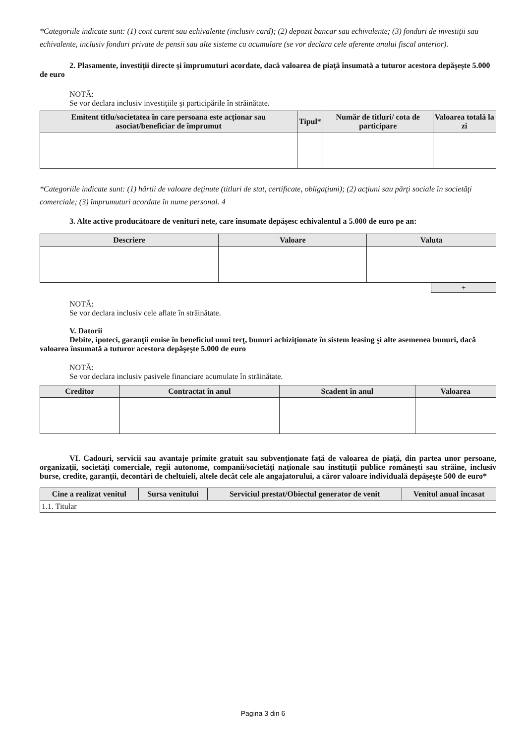*Categoriile indicate sunt: (1) cont curent sau echivalente (inclusiv card); (2) depozit bancar sau echivalente; (3) fonduri de investiţii sau echivalente, inclusiv fonduri private de pensii sau alte sisteme cu acumulare (se vor declara cele aferente anului fiscal anterior).
2. Plasamente, investiţii directe şi împrumuturi acordate, dacă valoarea de piaţă însumată a tuturor acestora depăşeşte 5.000 de euro
NOTĂ:
Se vor declara inclusiv investiţiile şi participările în străinătate.
| Emitent titlu/societatea în care persoana este acţionar sau asociat/beneficiar de împrumut | Tipul* | Număr de titluri/ cota de participare | Valoarea totală la zi |
| --- | --- | --- | --- |
*Categoriile indicate sunt: (1) hârtii de valoare deţinute (titluri de stat, certificate, obligaţiuni); (2) acţiuni sau părţi sociale în societăţi comerciale; (3) împrumuturi acordate în nume personal. 4
3. Alte active producătoare de venituri nete, care însumate depăşesc echivalentul a 5.000 de euro pe an:
| Descriere | Valoare | Valuta |
| --- | --- | --- |
+
NOTĂ:
Se vor declara inclusiv cele aflate în străinătate.
V. Datorii
Debite, ipoteci, garanţii emise în beneficiul unui terţ, bunuri achiziţionate în sistem leasing şi alte asemenea bunuri, dacă valoarea însumată a tuturor acestora depăşeşte 5.000 de euro
NOTĂ:
Se vor declara inclusiv pasivele financiare acumulate în străinătate.
| Creditor | Contractat în anul | Scadent în anul | Valoarea |
| --- | --- | --- | --- |
VI. Cadouri, servicii sau avantaje primite gratuit sau subvenţionate faţă de valoarea de piaţă, din partea unor persoane, organizaţii, societăţi comerciale, regii autonome, companii/societăţi naţionale sau instituţii publice româneşti sau străine, inclusiv burse, credite, garanţii, decontări de cheltuieli, altele decât cele ale angajatorului, a căror valoare individuală depăşeşte 500 de euro*
| Cine a realizat venitul | Sursa venitului | Serviciul prestat/Obiectul generator de venit | Venitul anual încasat |
| --- | --- | --- | --- |
| 1.1. Titular | | | |
Pagina 3 din 6